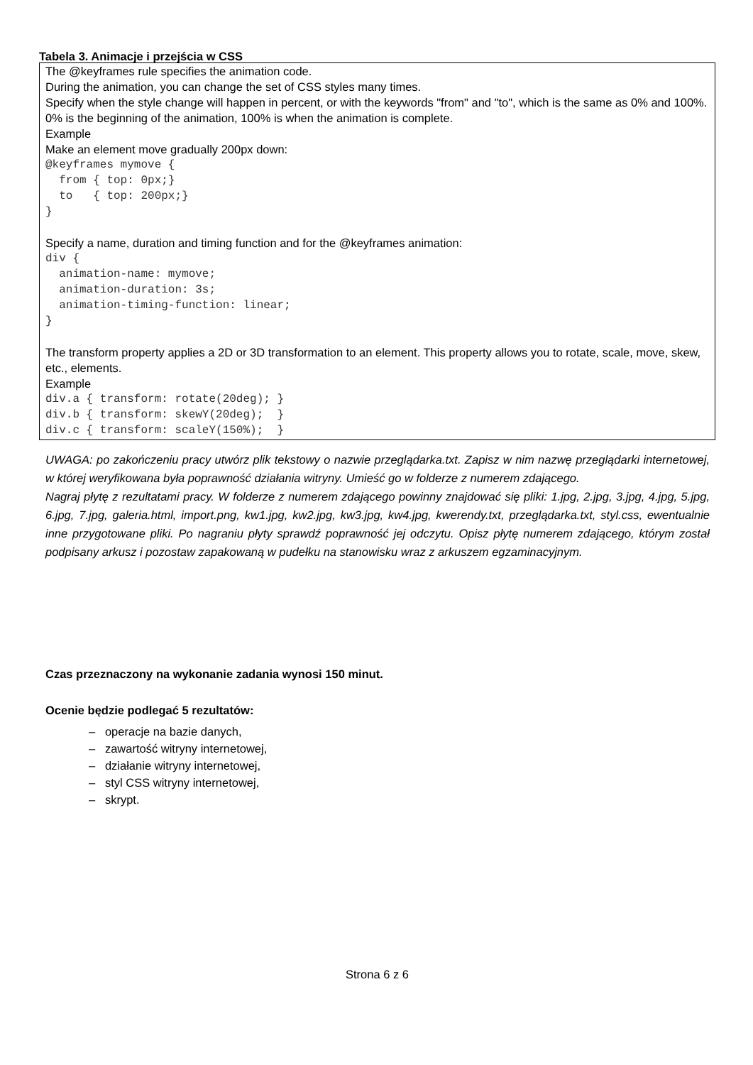Tabela 3. Animacje i przejścia w CSS
| The @keyframes rule specifies the animation code. During the animation, you can change the set of CSS styles many times. Specify when the style change will happen in percent, or with the keywords "from" and "to", which is the same as 0% and 100%. 0% is the beginning of the animation, 100% is when the animation is complete. Example Make an element move gradually 200px down: @keyframes mymove { from { top: 0px;} to { top: 200px;} } Specify a name, duration and timing function and for the @keyframes animation: div { animation-name: mymove; animation-duration: 3s; animation-timing-function: linear; } The transform property applies a 2D or 3D transformation to an element. This property allows you to rotate, scale, move, skew, etc., elements. Example div.a { transform: rotate(20deg); } div.b { transform: skewY(20deg); } div.c { transform: scaleY(150%); } |
UWAGA: po zakończeniu pracy utwórz plik tekstowy o nazwie przeglądarka.txt. Zapisz w nim nazwę przeglądarki internetowej, w której weryfikowana była poprawność działania witryny. Umieść go w folderze z numerem zdającego.
Nagraj płytę z rezultatami pracy. W folderze z numerem zdającego powinny znajdować się pliki: 1.jpg, 2.jpg, 3.jpg, 4.jpg, 5.jpg, 6.jpg, 7.jpg, galeria.html, import.png, kw1.jpg, kw2.jpg, kw3.jpg, kw4.jpg, kwerendy.txt, przeglądarka.txt, styl.css, ewentualnie inne przygotowane pliki. Po nagraniu płyty sprawdź poprawność jej odczytu. Opisz płytę numerem zdającego, którym został podpisany arkusz i pozostaw zapakowaną w pudełku na stanowisku wraz z arkuszem egzaminacyjnym.
Czas przeznaczony na wykonanie zadania wynosi 150 minut.
Ocenie będzie podlegać 5 rezultatów:
– operacje na bazie danych,
– zawartość witryny internetowej,
– działanie witryny internetowej,
– styl CSS witryny internetowej,
– skrypt.
Strona 6 z 6